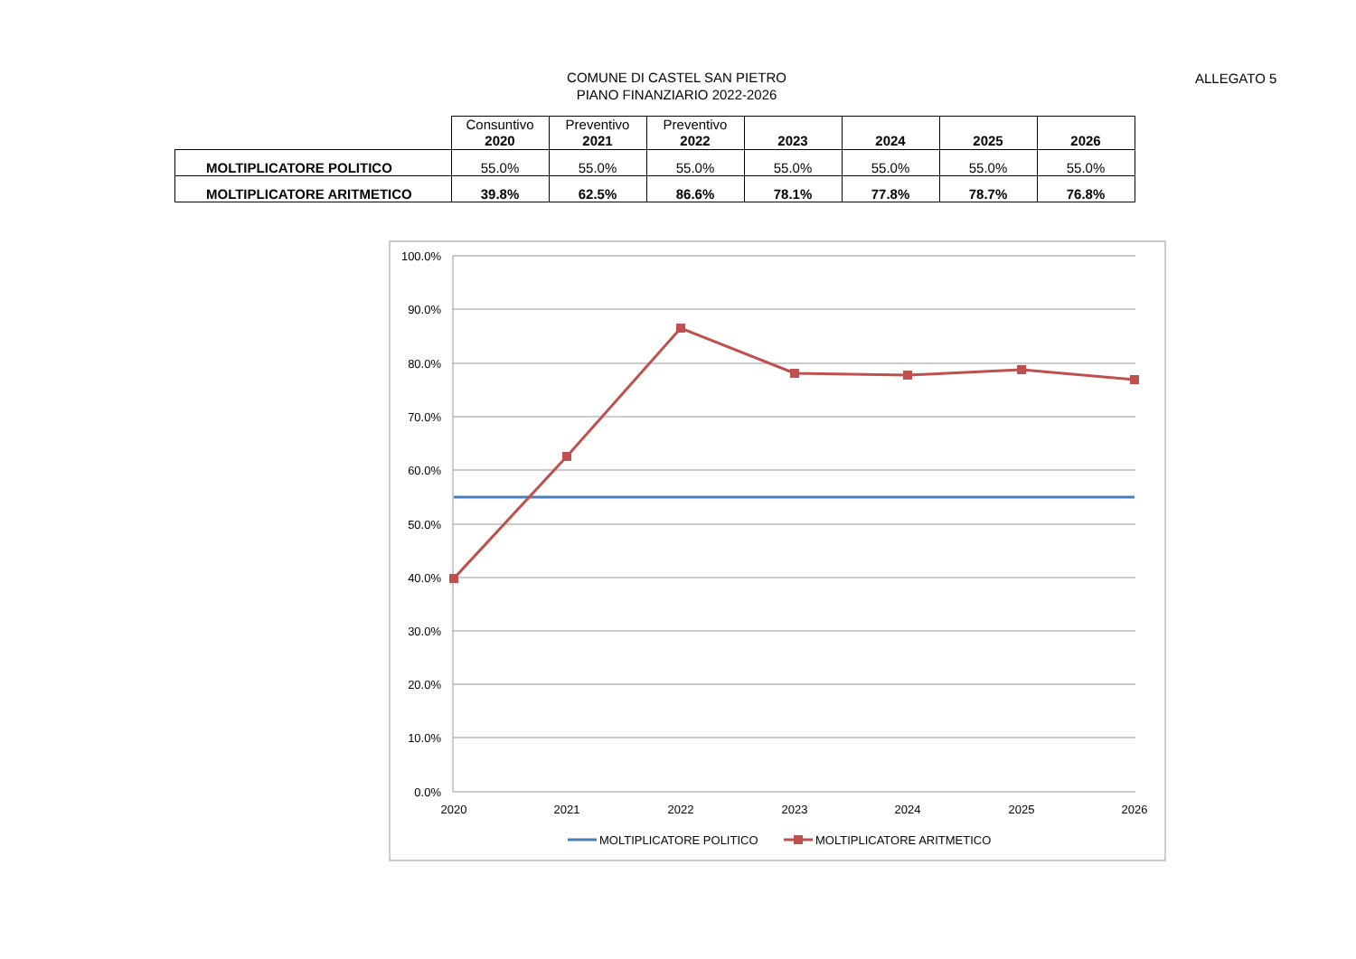ALLEGATO 5
COMUNE DI CASTEL SAN PIETRO
PIANO FINANZIARIO 2022-2026
| | Consuntivo 2020 | Preventivo 2021 | Preventivo 2022 | 2023 | 2024 | 2025 | 2026 |
| --- | --- | --- | --- | --- | --- | --- | --- |
| MOLTIPLICATORE POLITICO | 55.0% | 55.0% | 55.0% | 55.0% | 55.0% | 55.0% | 55.0% |
| MOLTIPLICATORE ARITMETICO | 39.8% | 62.5% | 86.6% | 78.1% | 77.8% | 78.7% | 76.8% |
100.0%
90.0%
80.0%
70.0%
60.0%
50.0%
40.0%
30.0%
20.0%
10.0%
0.0%
2020
2021
2022
2023
2024
2025
2026
MOLTIPLICATORE POLITICO
MOLTIPLICATORE ARITMETICO